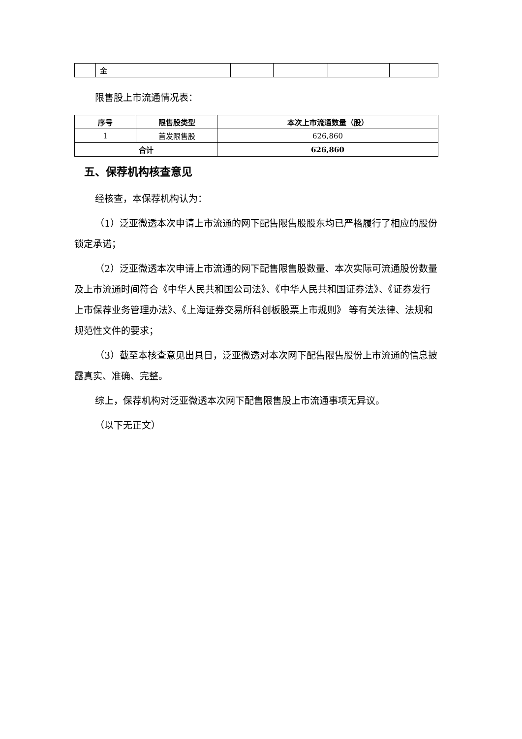| | 金 | | | | |
限售股上市流通情况表：
| 序号 | 限售股类型 | 本次上市流通数量（股） |
| --- | --- | --- |
| 1 | 首发限售股 | 626,860 |
| 合计 | | 626,860 |
五、保荐机构核查意见
经核查，本保荐机构认为：
（1）泛亚微透本次申请上市流通的网下配售限售股股东均已严格履行了相应的股份锁定承诺；
（2）泛亚微透本次申请上市流通的网下配售限售股数量、本次实际可流通股份数量及上市流通时间符合《中华人民共和国公司法》、《中华人民共和国证券法》、《证券发行上市保荐业务管理办法》、《上海证券交易所科创板股票上市规则》 等有关法律、法规和规范性文件的要求；
（3）截至本核查意见出具日，泛亚微透对本次网下配售限售股份上市流通的信息披露真实、准确、完整。
综上，保荐机构对泛亚微透本次网下配售限售股上市流通事项无异议。
（以下无正文）